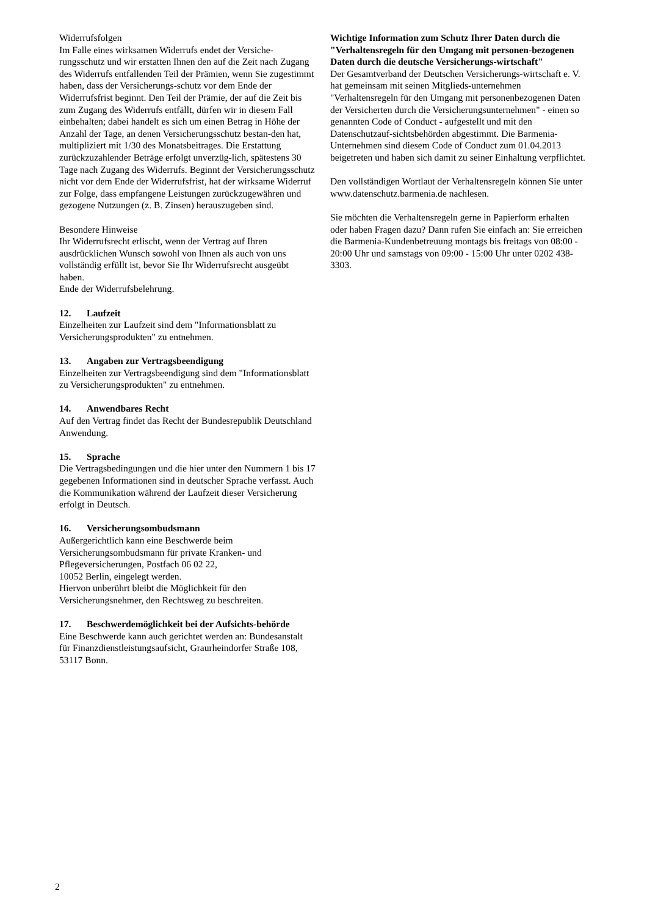Widerrufsfolgen
Im Falle eines wirksamen Widerrufs endet der Versiche-rungsschutz und wir erstatten Ihnen den auf die Zeit nach Zugang des Widerrufs entfallenden Teil der Prämien, wenn Sie zugestimmt haben, dass der Versicherungs-schutz vor dem Ende der Widerrufsfrist beginnt. Den Teil der Prämie, der auf die Zeit bis zum Zugang des Widerrufs entfällt, dürfen wir in diesem Fall einbehalten; dabei handelt es sich um einen Betrag in Höhe der Anzahl der Tage, an denen Versicherungsschutz bestan-den hat, multipliziert mit 1/30 des Monatsbeitrages. Die Erstattung zurückzuzahlender Beträge erfolgt unverzüg-lich, spätestens 30 Tage nach Zugang des Widerrufs. Beginnt der Versicherungsschutz nicht vor dem Ende der Widerrufsfrist, hat der wirksame Widerruf zur Folge, dass empfangene Leistungen zurückzugewähren und gezogene Nutzungen (z. B. Zinsen) herauszugeben sind.
Besondere Hinweise
Ihr Widerrufsrecht erlischt, wenn der Vertrag auf Ihren ausdrücklichen Wunsch sowohl von Ihnen als auch von uns vollständig erfüllt ist, bevor Sie Ihr Widerrufsrecht ausgeübt haben.
Ende der Widerrufsbelehrung.
12. Laufzeit
Einzelheiten zur Laufzeit sind dem "Informationsblatt zu Versicherungsprodukten" zu entnehmen.
13. Angaben zur Vertragsbeendigung
Einzelheiten zur Vertragsbeendigung sind dem "Informationsblatt zu Versicherungsprodukten" zu entnehmen.
14. Anwendbares Recht
Auf den Vertrag findet das Recht der Bundesrepublik Deutschland Anwendung.
15. Sprache
Die Vertragsbedingungen und die hier unter den Nummern 1 bis 17 gegebenen Informationen sind in deutscher Sprache verfasst. Auch die Kommunikation während der Laufzeit dieser Versicherung erfolgt in Deutsch.
16. Versicherungsombudsmann
Außergerichtlich kann eine Beschwerde beim Versicherungsombudsmann für private Kranken- und Pflegeversicherungen, Postfach 06 02 22,
10052 Berlin, eingelegt werden.
Hiervon unberührt bleibt die Möglichkeit für den Versicherungsnehmer, den Rechtsweg zu beschreiten.
17. Beschwerdemöglichkeit bei der Aufsichts-behörde
Eine Beschwerde kann auch gerichtet werden an: Bundesanstalt für Finanzdienstleistungsaufsicht, Graurheindorfer Straße 108, 53117 Bonn.
Wichtige Information zum Schutz Ihrer Daten durch die "Verhaltensregeln für den Umgang mit personen-bezogenen Daten durch die deutsche Versicherungs-wirtschaft"
Der Gesamtverband der Deutschen Versicherungs-wirtschaft e. V. hat gemeinsam mit seinen Mitglieds-unternehmen "Verhaltensregeln für den Umgang mit personenbezogenen Daten der Versicherten durch die Versicherungsunternehmen" - einen so genannten Code of Conduct - aufgestellt und mit den Datenschutzauf-sichtsbehörden abgestimmt. Die Barmenia-Unternehmen sind diesem Code of Conduct zum 01.04.2013 beigetreten und haben sich damit zu seiner Einhaltung verpflichtet.
Den vollständigen Wortlaut der Verhaltensregeln können Sie unter
www.datenschutz.barmenia.de nachlesen.
Sie möchten die Verhaltensregeln gerne in Papierform erhalten oder haben Fragen dazu? Dann rufen Sie einfach an: Sie erreichen die Barmenia-Kundenbetreuung montags bis freitags von 08:00 - 20:00 Uhr und samstags von 09:00 - 15:00 Uhr unter 0202 438-3303.
2